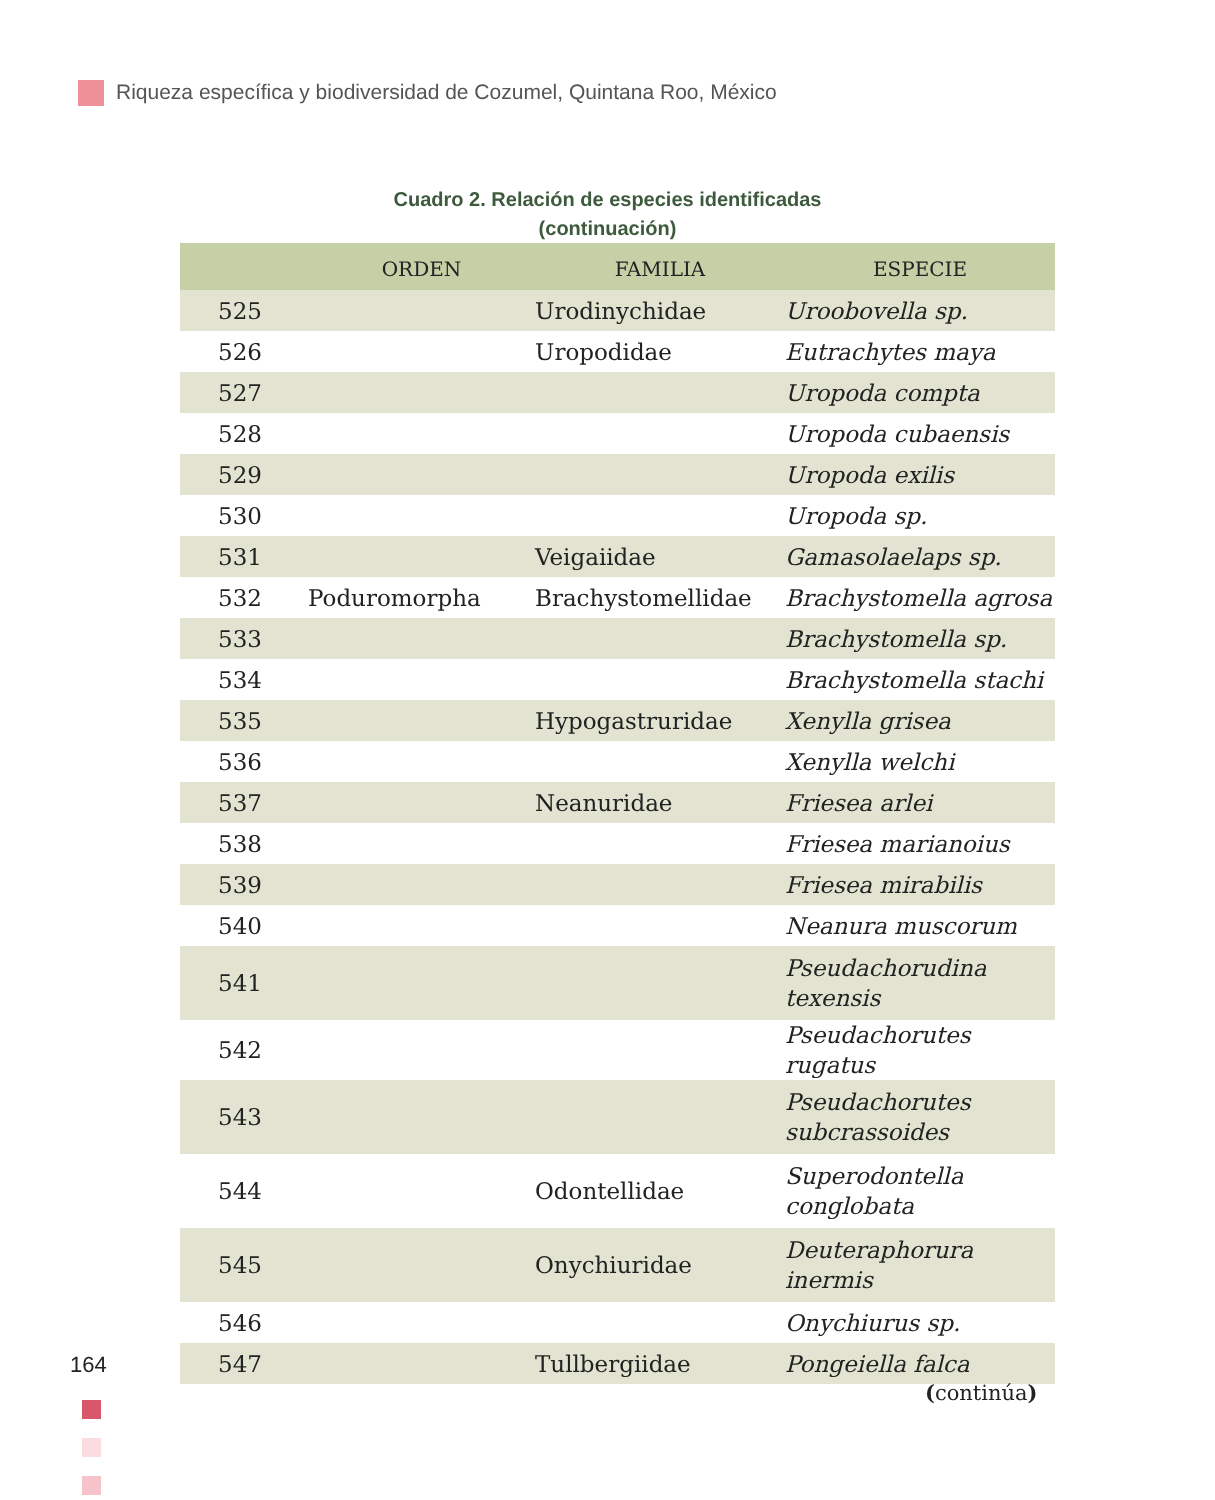Riqueza específica y biodiversidad de Cozumel, Quintana Roo, México
Cuadro 2. Relación de especies identificadas
(continuación)
| | ORDEN | FAMILIA | ESPECIE |
| --- | --- | --- | --- |
| 525 | | Urodinychidae | Uroobovella sp. |
| 526 | | Uropodidae | Eutrachytes maya |
| 527 | | | Uropoda compta |
| 528 | | | Uropoda cubaensis |
| 529 | | | Uropoda exilis |
| 530 | | | Uropoda sp. |
| 531 | | Veigaiidae | Gamasolaelaps sp. |
| 532 | Poduromorpha | Brachystomellidae | Brachystomella agrosa |
| 533 | | | Brachystomella sp. |
| 534 | | | Brachystomella stachi |
| 535 | | Hypogastruridae | Xenylla grisea |
| 536 | | | Xenylla welchi |
| 537 | | Neanuridae | Friesea arlei |
| 538 | | | Friesea marianoius |
| 539 | | | Friesea mirabilis |
| 540 | | | Neanura muscorum |
| 541 | | | Pseudachorudina texensis |
| 542 | | | Pseudachorutes rugatus |
| 543 | | | Pseudachorutes subcrassoides |
| 544 | | Odontellidae | Superodontella conglobata |
| 545 | | Onychiuridae | Deuteraphorura inermis |
| 546 | | | Onychiurus sp. |
| 547 | | Tullbergiidae | Pongeiella falca |
164
(continúa)